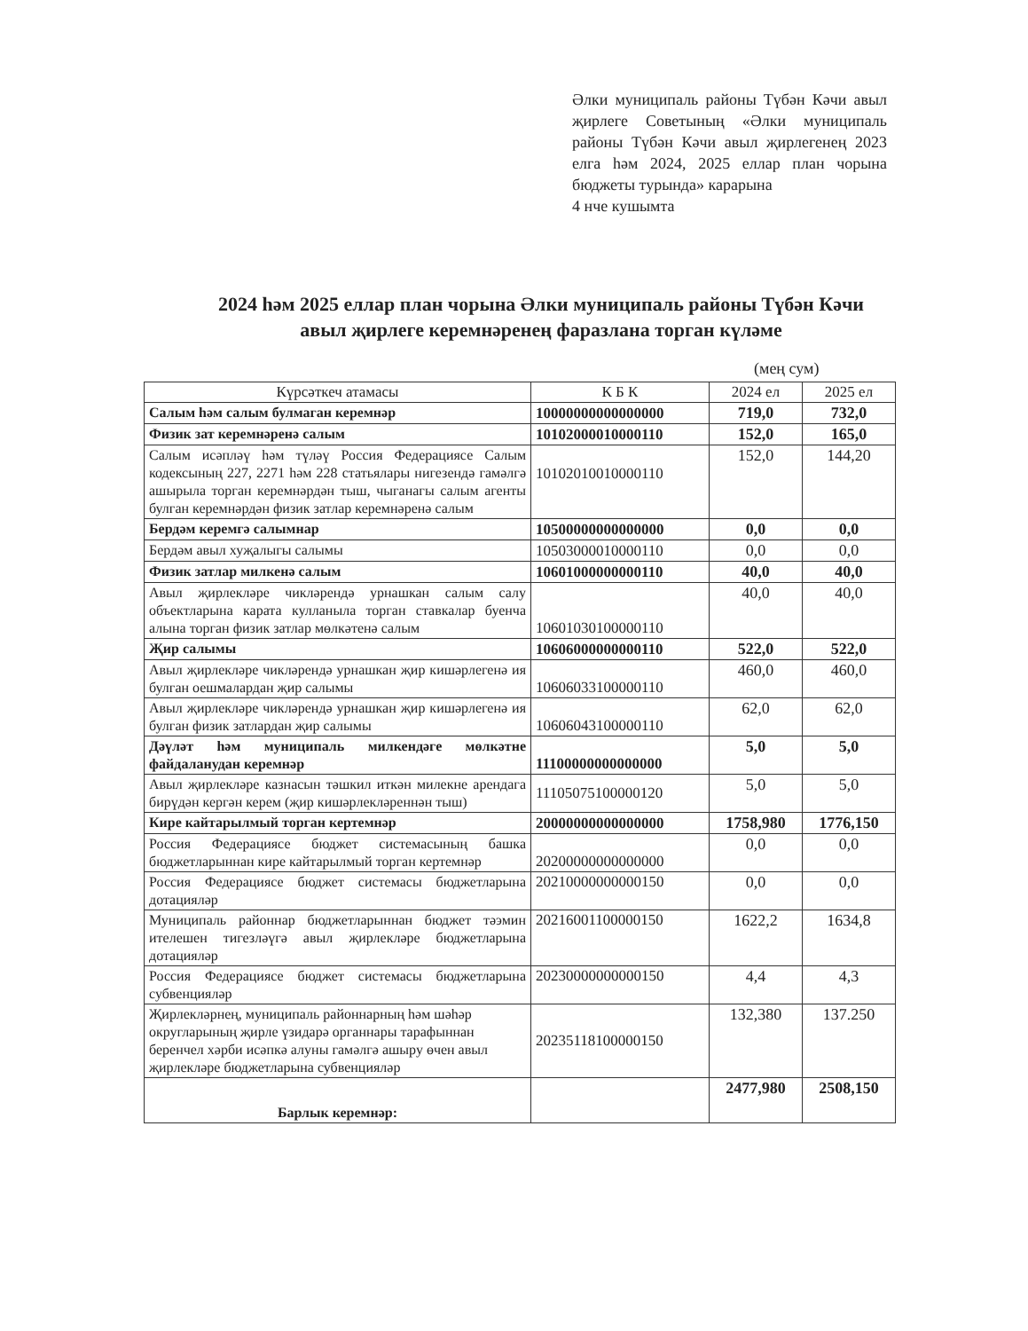Әлки муниципаль районы Түбән Кәчи авыл җирлеге Советының «Әлки муниципаль районы Түбән Кәчи авыл җирлегенең 2023 елга һәм 2024, 2025 еллар план чорына бюджеты турында» карарына
4 нче кушымта
2024 һәм 2025 еллар план чорына Әлки муниципаль районы Түбән Кәчи авыл җирлеге керемнәренең фаразлана торган күләме
(мең сум)
| Күрсәткеч атамасы | К Б К | 2024 ел | 2025 ел |
| --- | --- | --- | --- |
| Салым һәм салым булмаган керемнәр | 10000000000000000 | 719,0 | 732,0 |
| Физик зат керемнәренә салым | 10102000010000110 | 152,0 | 165,0 |
| Салым исәпләү һәм түләү Россия Федерациясе Салым кодексының 227, 2271 һәм 228 статьялары нигезендә гамәлгә ашырыла торган керемнәрдән тыш, чыганагы салым агенты булган керемнәрдән физик затлар керемнәренә салым | 10102010010000110 | 152,0 | 144,20 |
| Бердәм керемгә салымнар | 10500000000000000 | 0,0 | 0,0 |
| Бердәм авыл хуҗалыгы салымы | 10503000010000110 | 0,0 | 0,0 |
| Физик затлар милкенә салым | 10601000000000110 | 40,0 | 40,0 |
| Авыл җирлекләре чикләрендә урнашкан салым салу объектларына карата кулланыла торган ставкалар буенча алына торган физик затлар мөлкәтенә салым | 10601030100000110 | 40,0 | 40,0 |
| Җир салымы | 10606000000000110 | 522,0 | 522,0 |
| Авыл җирлекләре чикләрендә урнашкан җир кишәрлегенә ия булган оешмалардан җир салымы | 10606033100000110 | 460,0 | 460,0 |
| Авыл җирлекләре чикләрендә урнашкан җир кишәрлегенә ия булган физик затлардан җир салымы | 10606043100000110 | 62,0 | 62,0 |
| Дәүләт һәм муниципаль милкендәге мөлкәтне файдаланудан керемнәр | 11100000000000000 | 5,0 | 5,0 |
| Авыл җирлекләре казнасын тәшкил иткән милекне арендага бирүдән кергән керем (җир кишәрлекләреннән тыш) | 11105075100000120 | 5,0 | 5,0 |
| Кире кайтарылмый торган кертемнәр | 20000000000000000 | 1758,980 | 1776,150 |
| Россия Федерациясе бюджет системасының башка бюджетларыннан кире кайтарылмый торган кертемнәр | 20200000000000000 | 0,0 | 0,0 |
| Россия Федерациясе бюджет системасы бюджетларына дотацияләр | 20210000000000150 | 0,0 | 0,0 |
| Муниципаль районнар бюджетларыннан бюджет тәэмин ителешен тигезләүгә авыл җирлекләре бюджетларына дотацияләр | 20216001100000150 | 1622,2 | 1634,8 |
| Россия Федерациясе бюджет системасы бюджетларына субвенцияләр | 20230000000000150 | 4,4 | 4,3 |
| Җирлекләрнең, муниципаль районнарның һәм шәһәр округларының җирле үзидарә органнары тарафыннан беренчел хәрби исәпкә алуны гамәлгә ашыру өчен авыл җирлекләре бюджетларына субвенцияләр | 20235118100000150 | 132,380 | 137.250 |
| Барлык керемнәр: | | 2477,980 | 2508,150 |